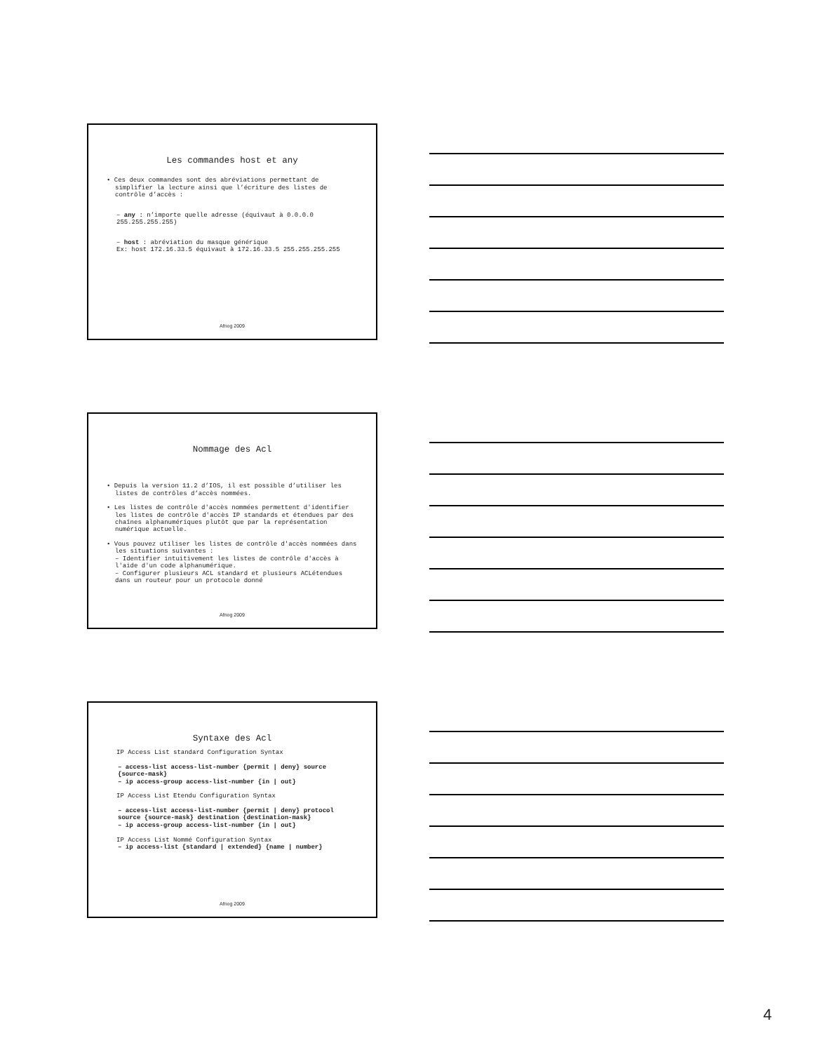Les commandes host et any
• Ces deux commandes sont des abréviations permettant de simplifier la lecture ainsi que l’écriture des listes de contrôle d’accès :
– any : n’importe quelle adresse (équivaut à 0.0.0.0 255.255.255.255)
– host : abréviation du masque générique
Ex: host 172.16.33.5 équivaut à 172.16.33.5 255.255.255.255
Afnog 2009
Nommage des Acl
• Depuis la version 11.2 d’IOS, il est possible d’utiliser les listes de contrôles d’accès nommées.
• Les listes de contrôle d'accès nommées permettent d'identifier les listes de contrôle d'accès IP standards et étendues par des chaînes alphanumériques plutôt que par la représentation numérique actuelle.
• Vous pouvez utiliser les listes de contrôle d'accès nommées dans les situations suivantes :
– Identifier intuitivement les listes de contrôle d'accès à l'aide d'un code alphanumérique.
– Configurer plusieurs ACL standard et plusieurs ACLétendues dans un routeur pour un protocole donné
Afnog 2009
Syntaxe des Acl
IP Access List standard Configuration Syntax
– access-list access-list-number {permit | deny} source {source-mask}
– ip access-group access-list-number {in | out}
IP Access List Etendu Configuration Syntax
– access-list access-list-number {permit | deny} protocol source {source-mask} destination {destination-mask}
– ip access-group access-list-number {in | out}
IP Access List Nommé Configuration Syntax
– ip access-list {standard | extended} {name | number}
Afnog 2009
4